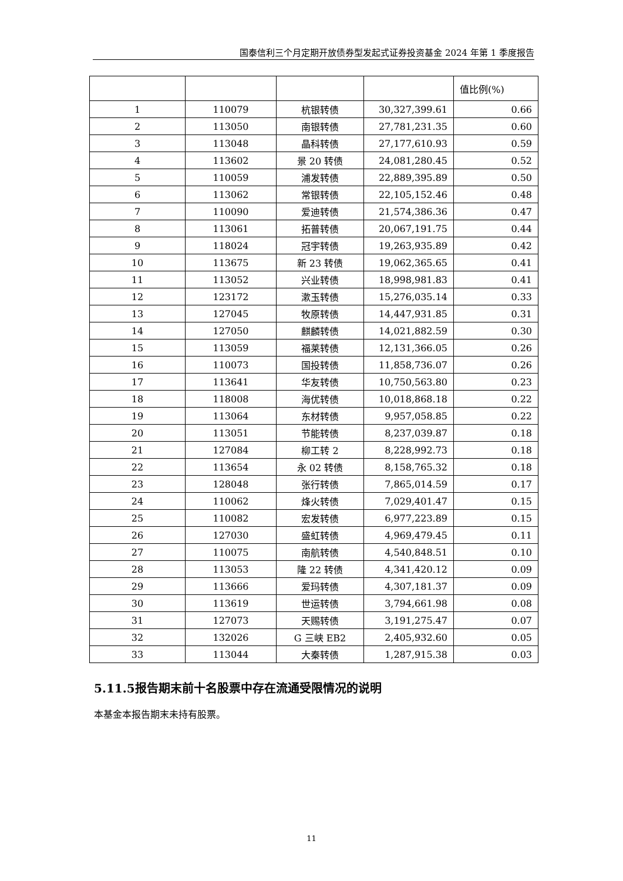国泰信利三个月定期开放债券型发起式证券投资基金 2024 年第 1 季度报告
| | | | | 值比例(%) |
| --- | --- | --- | --- | --- |
| 1 | 110079 | 杭银转债 | 30,327,399.61 | 0.66 |
| 2 | 113050 | 南银转债 | 27,781,231.35 | 0.60 |
| 3 | 113048 | 晶科转债 | 27,177,610.93 | 0.59 |
| 4 | 113602 | 景 20 转债 | 24,081,280.45 | 0.52 |
| 5 | 110059 | 浦发转债 | 22,889,395.89 | 0.50 |
| 6 | 113062 | 常银转债 | 22,105,152.46 | 0.48 |
| 7 | 110090 | 爱迪转债 | 21,574,386.36 | 0.47 |
| 8 | 113061 | 拓普转债 | 20,067,191.75 | 0.44 |
| 9 | 118024 | 冠宇转债 | 19,263,935.89 | 0.42 |
| 10 | 113675 | 新 23 转债 | 19,062,365.65 | 0.41 |
| 11 | 113052 | 兴业转债 | 18,998,981.83 | 0.41 |
| 12 | 123172 | 漱玉转债 | 15,276,035.14 | 0.33 |
| 13 | 127045 | 牧原转债 | 14,447,931.85 | 0.31 |
| 14 | 127050 | 麒麟转债 | 14,021,882.59 | 0.30 |
| 15 | 113059 | 福莱转债 | 12,131,366.05 | 0.26 |
| 16 | 110073 | 国投转债 | 11,858,736.07 | 0.26 |
| 17 | 113641 | 华友转债 | 10,750,563.80 | 0.23 |
| 18 | 118008 | 海优转债 | 10,018,868.18 | 0.22 |
| 19 | 113064 | 东材转债 | 9,957,058.85 | 0.22 |
| 20 | 113051 | 节能转债 | 8,237,039.87 | 0.18 |
| 21 | 127084 | 柳工转 2 | 8,228,992.73 | 0.18 |
| 22 | 113654 | 永 02 转债 | 8,158,765.32 | 0.18 |
| 23 | 128048 | 张行转债 | 7,865,014.59 | 0.17 |
| 24 | 110062 | 烽火转债 | 7,029,401.47 | 0.15 |
| 25 | 110082 | 宏发转债 | 6,977,223.89 | 0.15 |
| 26 | 127030 | 盛虹转债 | 4,969,479.45 | 0.11 |
| 27 | 110075 | 南航转债 | 4,540,848.51 | 0.10 |
| 28 | 113053 | 隆 22 转债 | 4,341,420.12 | 0.09 |
| 29 | 113666 | 爱玛转债 | 4,307,181.37 | 0.09 |
| 30 | 113619 | 世运转债 | 3,794,661.98 | 0.08 |
| 31 | 127073 | 天赐转债 | 3,191,275.47 | 0.07 |
| 32 | 132026 | G 三峡 EB2 | 2,405,932.60 | 0.05 |
| 33 | 113044 | 大秦转债 | 1,287,915.38 | 0.03 |
5.11.5报告期末前十名股票中存在流通受限情况的说明
本基金本报告期末未持有股票。
11